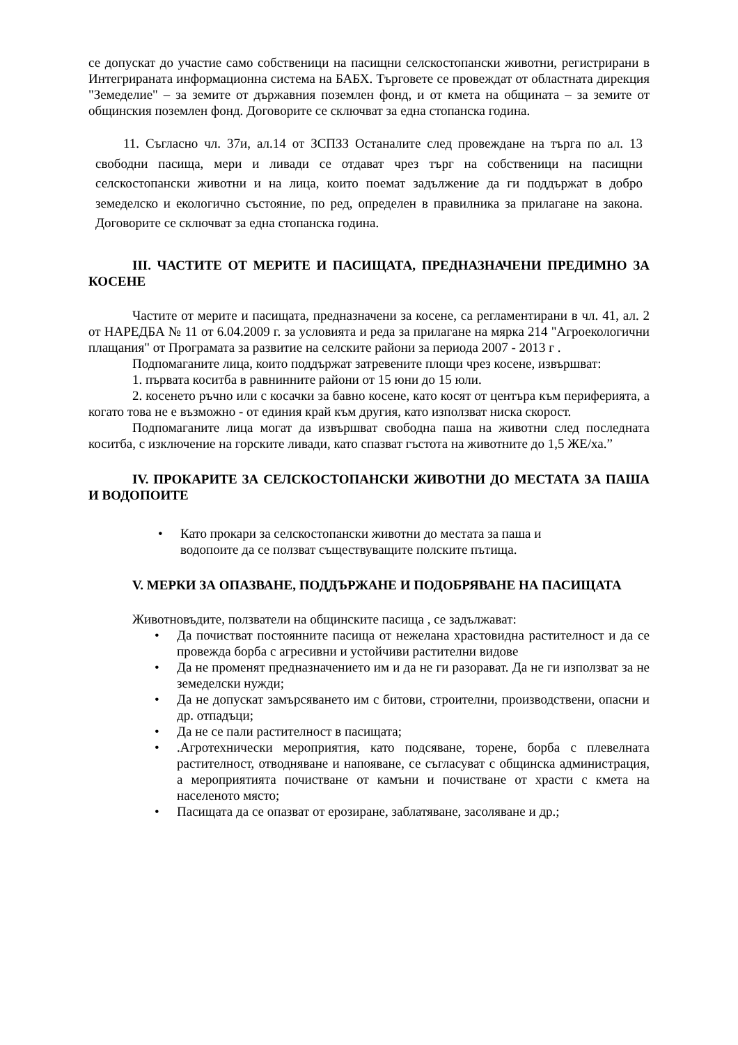се допускат до участие само собственици на пасищни селскостопански животни, регистрирани в Интегрираната информационна система на БАБХ. Търговете се провеждат от областната дирекция "Земеделие" – за земите от държавния поземлен фонд, и от кмета на общината – за земите от общинския поземлен фонд. Договорите се сключват за една стопанска година.
11. Съгласно чл. 37и, ал.14 от ЗСПЗЗ Останалите след провеждане на търга по ал. 13 свободни пасища, мери и ливади се отдават чрез търг на собственици на пасищни селскостопански животни и на лица, които поемат задължение да ги поддържат в добро земеделско и екологично състояние, по ред, определен в правилника за прилагане на закона. Договорите се сключват за една стопанска година.
III. ЧАСТИТЕ ОТ МЕРИТЕ И ПАСИЩАТА, ПРЕДНАЗНАЧЕНИ ПРЕДИМНО ЗА КОСЕНЕ
Частите от мерите и пасищата, предназначени за косене, са регламентирани в чл. 41, ал. 2 от НАРЕДБА № 11 от 6.04.2009 г. за условията и реда за прилагане на мярка 214 "Агроекологични плащания" от Програмата за развитие на селските райони за периода 2007 - 2013 г .
Подпомаганите лица, които поддържат затревените площи чрез косене, извършват:
1. първата коситба в равнинните райони от 15 юни до 15 юли.
2. косенето ръчно или с косачки за бавно косене, като косят от центъра към периферията, а когато това не е възможно - от единия край към другия, като използват ниска скорост.
Подпомаганите лица могат да извършват свободна паша на животни след последната коситба, с изключение на горските ливади, като спазват гъстота на животните до 1,5 ЖЕ/ха.”
IV. ПРОКАРИТЕ ЗА СЕЛСКОСТОПАНСКИ ЖИВОТНИ ДО МЕСТАТА ЗА ПАША И ВОДОПОИТЕ
• Като прокари за селскостопански животни до местата за паша и
водопоите да се ползват съществуващите полските пътища.
V. МЕРКИ ЗА ОПАЗВАНЕ, ПОДДЪРЖАНЕ И ПОДОБРЯВАНЕ НА ПАСИЩАТА
Животновъдите, ползватели на общинските пасища , се задължават:
• Да почистват постоянните пасища от нежелана храстовидна растителност и да се провежда борба с агресивни и устойчиви растителни видове
• Да не променят предназначението им и да не ги разорават. Да не ги използват за не земеделски нужди;
• Да не допускат замърсяването им с битови, строителни, производствени, опасни и др. отпадъци;
• Да не се пали растителност в пасищата;
•.Агротехнически мероприятия, като подсяване, торене, борба с плевелната растителност, отводняване и напояване, се съгласуват с общинска администрация, а мероприятията почистване от камъни и почистване от храсти с кмета на населеното място;
• Пасищата да се опазват от ерозиране, заблатяване, засоляване и др.;